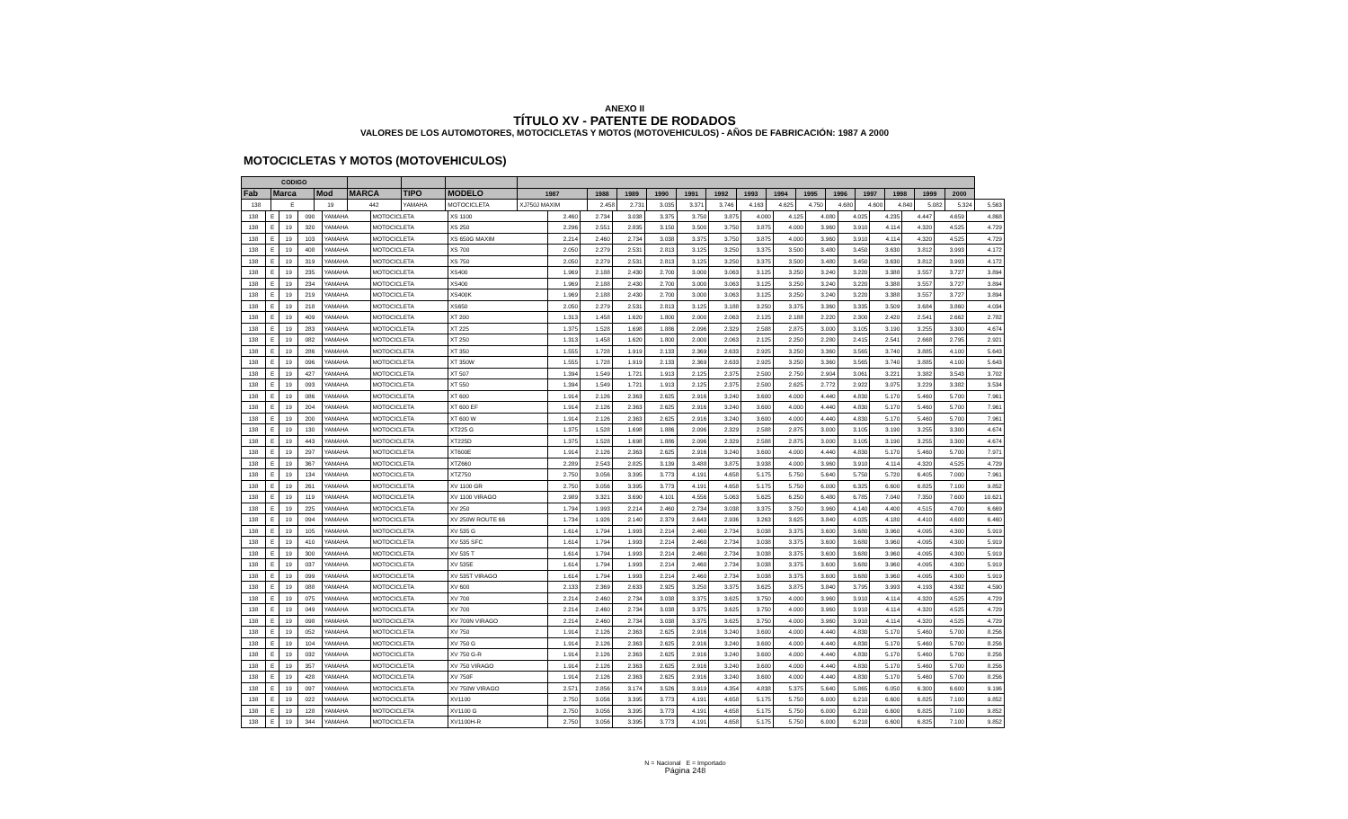ANEXO II
TÍTULO XV - PATENTE DE RODADOS
VALORES DE LOS AUTOMOTORES, MOTOCICLETAS Y MOTOS (MOTOVEHICULOS) - AÑOS DE FABRICACIÓN: 1987 A 2000
MOTOCICLETAS Y MOTOS (MOTOVEHICULOS)
| CODIGO | | | | | | | | | | | | | | | | | | | | |
| --- | --- | --- | --- | --- | --- | --- | --- | --- | --- | --- | --- | --- | --- | --- | --- | --- | --- | --- | --- | --- |
| Fab | Marca | Mod | MARCA | TIPO | MODELO | 1987 | 1988 | 1989 | 1990 | 1991 | 1992 | 1993 | 1994 | 1995 | 1996 | 1997 | 1998 | 1999 | 2000 | |
| 138 | E | 19 | 442 | YAMAHA | MOTOCICLETA | XJ750J MAXIM | 2.458 | 2.731 | 3.035 | 3.371 | 3.746 | 4.163 | 4.625 | 4.750 | 4.680 | 4.600 | 4.840 | 5.082 | 5.324 | 5.563 |
| 138 | E | 19 | 090 | YAMAHA | MOTOCICLETA | XS 1100 | 2.460 | 2.734 | 3.038 | 3.375 | 3.750 | 3.875 | 4.000 | 4.125 | 4.080 | 4.025 | 4.235 | 4.447 | 4.659 | 4.868 |
| 138 | E | 19 | 320 | YAMAHA | MOTOCICLETA | XS 250 | 2.296 | 2.551 | 2.835 | 3.150 | 3.500 | 3.750 | 3.875 | 4.000 | 3.960 | 3.910 | 4.114 | 4.320 | 4.525 | 4.729 |
| 138 | E | 19 | 103 | YAMAHA | MOTOCICLETA | XS 650G MAXIM | 2.214 | 2.460 | 2.734 | 3.038 | 3.375 | 3.750 | 3.875 | 4.000 | 3.960 | 3.910 | 4.114 | 4.320 | 4.525 | 4.729 |
| 138 | E | 19 | 408 | YAMAHA | MOTOCICLETA | XS 700 | 2.050 | 2.279 | 2.531 | 2.813 | 3.125 | 3.250 | 3.375 | 3.500 | 3.480 | 3.450 | 3.630 | 3.812 | 3.993 | 4.172 |
| 138 | E | 19 | 319 | YAMAHA | MOTOCICLETA | XS 750 | 2.050 | 2.279 | 2.531 | 2.813 | 3.125 | 3.250 | 3.375 | 3.500 | 3.480 | 3.450 | 3.630 | 3.812 | 3.993 | 4.172 |
| 138 | E | 19 | 235 | YAMAHA | MOTOCICLETA | XS400 | 1.969 | 2.188 | 2.430 | 2.700 | 3.000 | 3.063 | 3.125 | 3.250 | 3.240 | 3.220 | 3.388 | 3.557 | 3.727 | 3.894 |
| 138 | E | 19 | 234 | YAMAHA | MOTOCICLETA | XS400 | 1.969 | 2.188 | 2.430 | 2.700 | 3.000 | 3.063 | 3.125 | 3.250 | 3.240 | 3.220 | 3.388 | 3.557 | 3.727 | 3.894 |
| 138 | E | 19 | 219 | YAMAHA | MOTOCICLETA | XS400K | 1.969 | 2.188 | 2.430 | 2.700 | 3.000 | 3.063 | 3.125 | 3.250 | 3.240 | 3.220 | 3.388 | 3.557 | 3.727 | 3.894 |
| 138 | E | 19 | 218 | YAMAHA | MOTOCICLETA | XS650 | 2.050 | 2.279 | 2.531 | 2.813 | 3.125 | 3.188 | 3.250 | 3.375 | 3.360 | 3.335 | 3.509 | 3.684 | 3.860 | 4.034 |
| 138 | E | 19 | 409 | YAMAHA | MOTOCICLETA | XT 200 | 1.313 | 1.458 | 1.620 | 1.800 | 2.000 | 2.063 | 2.125 | 2.188 | 2.220 | 2.300 | 2.420 | 2.541 | 2.662 | 2.782 |
| 138 | E | 19 | 283 | YAMAHA | MOTOCICLETA | XT 225 | 1.375 | 1.528 | 1.698 | 1.886 | 2.096 | 2.329 | 2.588 | 2.875 | 3.000 | 3.105 | 3.190 | 3.255 | 3.300 | 4.674 |
| 138 | E | 19 | 082 | YAMAHA | MOTOCICLETA | XT 250 | 1.313 | 1.458 | 1.620 | 1.800 | 2.000 | 2.063 | 2.125 | 2.250 | 2.280 | 2.415 | 2.541 | 2.668 | 2.795 | 2.921 |
| 138 | E | 19 | 286 | YAMAHA | MOTOCICLETA | XT 350 | 1.555 | 1.728 | 1.919 | 2.133 | 2.369 | 2.633 | 2.925 | 3.250 | 3.360 | 3.565 | 3.740 | 3.885 | 4.100 | 5.643 |
| 138 | E | 19 | 096 | YAMAHA | MOTOCICLETA | XT 350W | 1.555 | 1.728 | 1.919 | 2.133 | 2.369 | 2.633 | 2.925 | 3.250 | 3.360 | 3.565 | 3.740 | 3.885 | 4.100 | 5.643 |
| 138 | E | 19 | 427 | YAMAHA | MOTOCICLETA | XT 507 | 1.394 | 1.549 | 1.721 | 1.913 | 2.125 | 2.375 | 2.500 | 2.750 | 2.904 | 3.061 | 3.221 | 3.382 | 3.543 | 3.702 |
| 138 | E | 19 | 093 | YAMAHA | MOTOCICLETA | XT 550 | 1.394 | 1.549 | 1.721 | 1.913 | 2.125 | 2.375 | 2.500 | 2.625 | 2.772 | 2.922 | 3.075 | 3.229 | 3.382 | 3.534 |
| 138 | E | 19 | 086 | YAMAHA | MOTOCICLETA | XT 600 | 1.914 | 2.126 | 2.363 | 2.625 | 2.916 | 3.240 | 3.600 | 4.000 | 4.440 | 4.830 | 5.170 | 5.460 | 5.700 | 7.961 |
| 138 | E | 19 | 204 | YAMAHA | MOTOCICLETA | XT 600 EF | 1.914 | 2.126 | 2.363 | 2.625 | 2.916 | 3.240 | 3.600 | 4.000 | 4.440 | 4.830 | 5.170 | 5.460 | 5.700 | 7.961 |
| 138 | E | 19 | 200 | YAMAHA | MOTOCICLETA | XT 600 W | 1.914 | 2.126 | 2.363 | 2.625 | 2.916 | 3.240 | 3.600 | 4.000 | 4.440 | 4.830 | 5.170 | 5.460 | 5.700 | 7.961 |
| 138 | E | 19 | 130 | YAMAHA | MOTOCICLETA | XT225 G | 1.375 | 1.528 | 1.698 | 1.886 | 2.096 | 2.329 | 2.588 | 2.875 | 3.000 | 3.105 | 3.190 | 3.255 | 3.300 | 4.674 |
| 138 | E | 19 | 443 | YAMAHA | MOTOCICLETA | XT225D | 1.375 | 1.528 | 1.698 | 1.886 | 2.096 | 2.329 | 2.588 | 2.875 | 3.000 | 3.105 | 3.190 | 3.255 | 3.300 | 4.674 |
| 138 | E | 19 | 297 | YAMAHA | MOTOCICLETA | XT600E | 1.914 | 2.126 | 2.363 | 2.625 | 2.916 | 3.240 | 3.600 | 4.000 | 4.440 | 4.830 | 5.170 | 5.460 | 5.700 | 7.971 |
| 138 | E | 19 | 367 | YAMAHA | MOTOCICLETA | XTZ660 | 2.289 | 2.543 | 2.825 | 3.139 | 3.488 | 3.875 | 3.938 | 4.000 | 3.960 | 3.910 | 4.114 | 4.320 | 4.525 | 4.729 |
| 138 | E | 19 | 134 | YAMAHA | MOTOCICLETA | XTZ750 | 2.750 | 3.056 | 3.395 | 3.773 | 4.191 | 4.658 | 5.175 | 5.750 | 5.640 | 5.750 | 5.720 | 6.405 | 7.000 | 7.961 |
| 138 | E | 19 | 261 | YAMAHA | MOTOCICLETA | XV 1100 GR | 2.750 | 3.056 | 3.395 | 3.773 | 4.191 | 4.658 | 5.175 | 5.750 | 6.000 | 6.325 | 6.600 | 6.825 | 7.100 | 9.852 |
| 138 | E | 19 | 119 | YAMAHA | MOTOCICLETA | XV 1100 VIRAGO | 2.989 | 3.321 | 3.690 | 4.101 | 4.556 | 5.063 | 5.625 | 6.250 | 6.480 | 6.785 | 7.040 | 7.350 | 7.600 | 10.621 |
| 138 | E | 19 | 225 | YAMAHA | MOTOCICLETA | XV 250 | 1.794 | 1.993 | 2.214 | 2.460 | 2.734 | 3.038 | 3.375 | 3.750 | 3.960 | 4.140 | 4.400 | 4.515 | 4.700 | 6.669 |
| 138 | E | 19 | 094 | YAMAHA | MOTOCICLETA | XV 250W ROUTE 66 | 1.734 | 1.926 | 2.140 | 2.379 | 2.643 | 2.936 | 3.263 | 3.625 | 3.840 | 4.025 | 4.180 | 4.410 | 4.600 | 6.460 |
| 138 | E | 19 | 105 | YAMAHA | MOTOCICLETA | XV 535 G | 1.614 | 1.794 | 1.993 | 2.214 | 2.460 | 2.734 | 3.038 | 3.375 | 3.600 | 3.680 | 3.960 | 4.095 | 4.300 | 5.919 |
| 138 | E | 19 | 410 | YAMAHA | MOTOCICLETA | XV 535 SFC | 1.614 | 1.794 | 1.993 | 2.214 | 2.460 | 2.734 | 3.038 | 3.375 | 3.600 | 3.680 | 3.960 | 4.095 | 4.300 | 5.919 |
| 138 | E | 19 | 300 | YAMAHA | MOTOCICLETA | XV 535 T | 1.614 | 1.794 | 1.993 | 2.214 | 2.460 | 2.734 | 3.038 | 3.375 | 3.600 | 3.680 | 3.960 | 4.095 | 4.300 | 5.919 |
| 138 | E | 19 | 037 | YAMAHA | MOTOCICLETA | XV 535E | 1.614 | 1.794 | 1.993 | 2.214 | 2.460 | 2.734 | 3.038 | 3.375 | 3.600 | 3.680 | 3.960 | 4.095 | 4.300 | 5.919 |
| 138 | E | 19 | 099 | YAMAHA | MOTOCICLETA | XV 535T VIRAGO | 1.614 | 1.794 | 1.993 | 2.214 | 2.460 | 2.734 | 3.038 | 3.375 | 3.600 | 3.680 | 3.960 | 4.095 | 4.300 | 5.919 |
| 138 | E | 19 | 088 | YAMAHA | MOTOCICLETA | XV 600 | 2.133 | 2.369 | 2.633 | 2.925 | 3.250 | 3.375 | 3.625 | 3.875 | 3.840 | 3.795 | 3.993 | 4.193 | 4.392 | 4.590 |
| 138 | E | 19 | 075 | YAMAHA | MOTOCICLETA | XV 700 | 2.214 | 2.460 | 2.734 | 3.038 | 3.375 | 3.625 | 3.750 | 4.000 | 3.960 | 3.910 | 4.114 | 4.320 | 4.525 | 4.729 |
| 138 | E | 19 | 049 | YAMAHA | MOTOCICLETA | XV 700 | 2.214 | 2.460 | 2.734 | 3.038 | 3.375 | 3.625 | 3.750 | 4.000 | 3.960 | 3.910 | 4.114 | 4.320 | 4.525 | 4.729 |
| 138 | E | 19 | 098 | YAMAHA | MOTOCICLETA | XV 700N VIRAGO | 2.214 | 2.460 | 2.734 | 3.038 | 3.375 | 3.625 | 3.750 | 4.000 | 3.960 | 3.910 | 4.114 | 4.320 | 4.525 | 4.729 |
| 138 | E | 19 | 052 | YAMAHA | MOTOCICLETA | XV 750 | 1.914 | 2.126 | 2.363 | 2.625 | 2.916 | 3.240 | 3.600 | 4.000 | 4.440 | 4.830 | 5.170 | 5.460 | 5.700 | 8.256 |
| 138 | E | 19 | 104 | YAMAHA | MOTOCICLETA | XV 750 G | 1.914 | 2.126 | 2.363 | 2.625 | 2.916 | 3.240 | 3.600 | 4.000 | 4.440 | 4.830 | 5.170 | 5.460 | 5.700 | 8.256 |
| 138 | E | 19 | 032 | YAMAHA | MOTOCICLETA | XV 750 G-R | 1.914 | 2.126 | 2.363 | 2.625 | 2.916 | 3.240 | 3.600 | 4.000 | 4.440 | 4.830 | 5.170 | 5.460 | 5.700 | 8.256 |
| 138 | E | 19 | 357 | YAMAHA | MOTOCICLETA | XV 750 VIRAGO | 1.914 | 2.126 | 2.363 | 2.625 | 2.916 | 3.240 | 3.600 | 4.000 | 4.440 | 4.830 | 5.170 | 5.460 | 5.700 | 8.256 |
| 138 | E | 19 | 428 | YAMAHA | MOTOCICLETA | XV 750F | 1.914 | 2.126 | 2.363 | 2.625 | 2.916 | 3.240 | 3.600 | 4.000 | 4.440 | 4.830 | 5.170 | 5.460 | 5.700 | 8.256 |
| 138 | E | 19 | 097 | YAMAHA | MOTOCICLETA | XV 750W VIRAGO | 2.571 | 2.856 | 3.174 | 3.526 | 3.919 | 4.354 | 4.838 | 5.375 | 5.640 | 5.865 | 6.050 | 6.300 | 6.600 | 9.196 |
| 138 | E | 19 | 022 | YAMAHA | MOTOCICLETA | XV1100 | 2.750 | 3.056 | 3.395 | 3.773 | 4.191 | 4.658 | 5.175 | 5.750 | 6.000 | 6.210 | 6.600 | 6.825 | 7.100 | 9.852 |
| 138 | E | 19 | 128 | YAMAHA | MOTOCICLETA | XV1100 G | 2.750 | 3.056 | 3.395 | 3.773 | 4.191 | 4.658 | 5.175 | 5.750 | 6.000 | 6.210 | 6.600 | 6.825 | 7.100 | 9.852 |
| 138 | E | 19 | 344 | YAMAHA | MOTOCICLETA | XV1100H-R | 2.750 | 3.056 | 3.395 | 3.773 | 4.191 | 4.658 | 5.175 | 5.750 | 6.000 | 6.210 | 6.600 | 6.825 | 7.100 | 9.852 |
N = Nacional E = Importado
Página 248